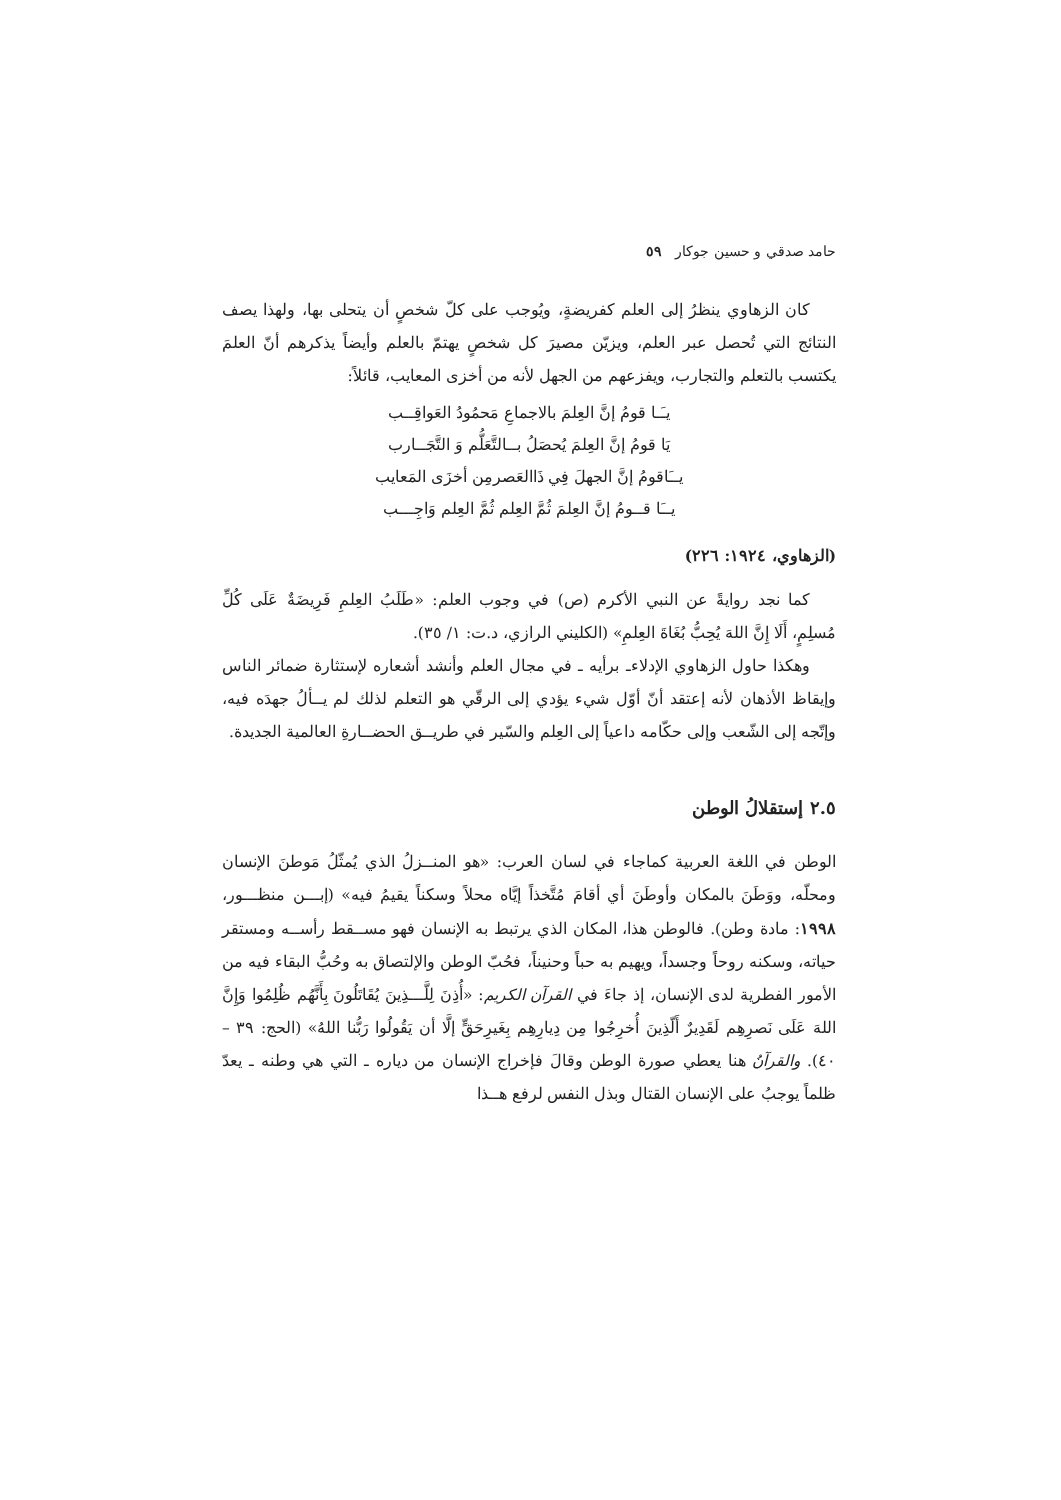حامد صدقي و حسين جوكار ٥٩
كان الزهاوي ينظرُ إلى العلم كفريضةٍ، ويُوجب على كلّ شخصٍ أن يتحلى بها، ولهذا يصف النتائج التي تُحصل عبر العلم، ويزيّن مصيرَ كل شخصٍ يهتمّ بالعلم وأيضاً يذكرهم أنّ العلمَ يكتسب بالتعلم والتجارب، ويفزعهم من الجهل لأنه من أخزى المعايب، قائلاً:
يـَـا قومُ إنَّ العِلمَ بالاجماعِ مَحمُودُ العَواقِــب
يَا قومُ إنَّ العِلمَ يُحصَلُ بــالتَّعَلُّم وَ التَّجَــارب
يــَاقومُ إنَّ الجهلَ فِي ذَاالعَصرمِن أخزَى المَعايب
يــَا قــومُ إنَّ العِلمَ ثُمَّ العِلم ثُمَّ العِلم وَاجِـــب
(الزهاوي، ١٩٢٤: ٢٢٦)
كما نجد روايةً عن النبي الأكرم (ص) في وجوب العلم: «طَلَبُ العِلمِ فَرِيضَةٌ عَلَى كُلِّ مُسلِمٍ، أَلَا إِنَّ اللهَ يُحِبُّ بُغَاةَ العِلمِ» (الكليني الرازي، د.ت: ١/ ٣٥).
وهكذا حاول الزهاوي الإدلاءـ برأيه ـ في مجال العلم وأنشد أشعاره لإستثارة ضمائر الناس وإيقاظ الأذهان لأنه إعتقد أنّ أوّل شيء يؤدي إلى الرقّي هو التعلم لذلك لم يــألُ جهدَه فيه، وإتّجه إلى الشّعب وإلى حكّامه داعياً إلى العِلم والسّير في طريــق الحضــارةِ العالمية الجديدة.
٢.٥ إستقلالُ الوطن
الوطن في اللغة العربية كماجاء في لسان العرب: «هو المنــزلُ الذي يُمثّلُ مَوطنَ الإنسان ومحلّه، ووَطَنَ بالمكان وأوطَنَ أي أقامَ مُتَّخذاً إيَّاه محلاً وسكناً يقيمُ فيه» (إبـــن منظـــور، ١٩٩٨: مادة وطن). فالوطن هذا، المكان الذي يرتبط به الإنسان فهو مســقط رأســه ومستقر حياته، وسكنه روحاً وجسداً، ويهيم به حباً وحنيناً، فحُبّ الوطن والإلتصاق به وحُبُّ البقاء فيه من الأمور الفطرية لدى الإنسان، إذ جاءَ في القرآن الكريم: «أُذِنَ لِلَّـــذِينَ يُقَاتَلُونَ بِأَنَّهُم ظُلِمُوا وَإِنَّ اللهَ عَلَى نَصرِهِم لَقَدِيرٌ أَلّذِينَ أُخرِجُوا مِن دِيارِهِم بِغَيرِحَقٍّ إلَّا أن يَقُولُوا رَبُّنا اللهُ» (الحج: ٣٩ – ٤٠). والقرآنُ هنا يعطي صورة الوطن وقالَ فإخراج الإنسان من دياره ـ التي هي وطنه ـ يعدّ ظلماً يوجبُ على الإنسان القتال وبذل النفس لرفع هــذا